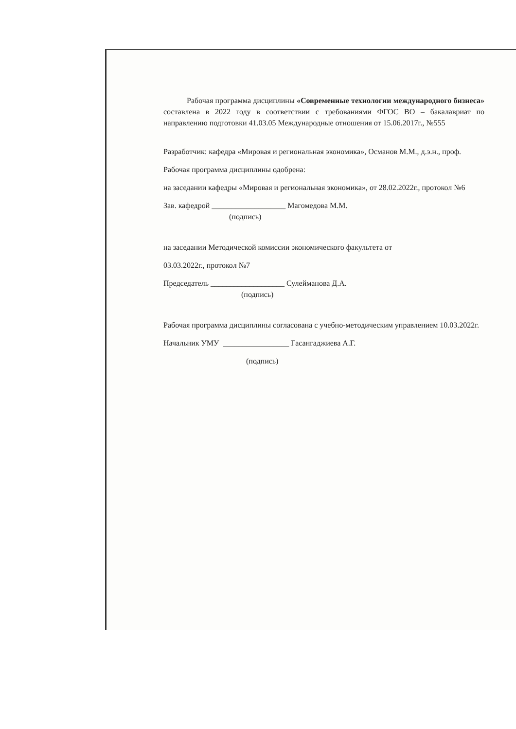Рабочая программа дисциплины «Современные технологии международного бизнеса» составлена в 2022 году в соответствии с требованиями ФГОС ВО – бакалавриат по направлению подготовки 41.03.05 Международные отношения от 15.06.2017г., №555
Разработчик: кафедра «Мировая и региональная экономика», Османов М.М., д.э.н., проф.
Рабочая программа дисциплины одобрена:
на заседании кафедры «Мировая и региональная экономика», от 28.02.2022г., протокол №6
Зав. кафедрой ___________________ Магомедова М.М.
(подпись)
на заседании Методической комиссии экономического факультета от
03.03.2022г., протокол №7
Председатель ___________________ Сулейманова Д.А.
(подпись)
Рабочая программа дисциплины согласована с учебно-методическим управлением 10.03.2022г.
Начальник УМУ _________________ Гасангаджиева А.Г.
(подпись)